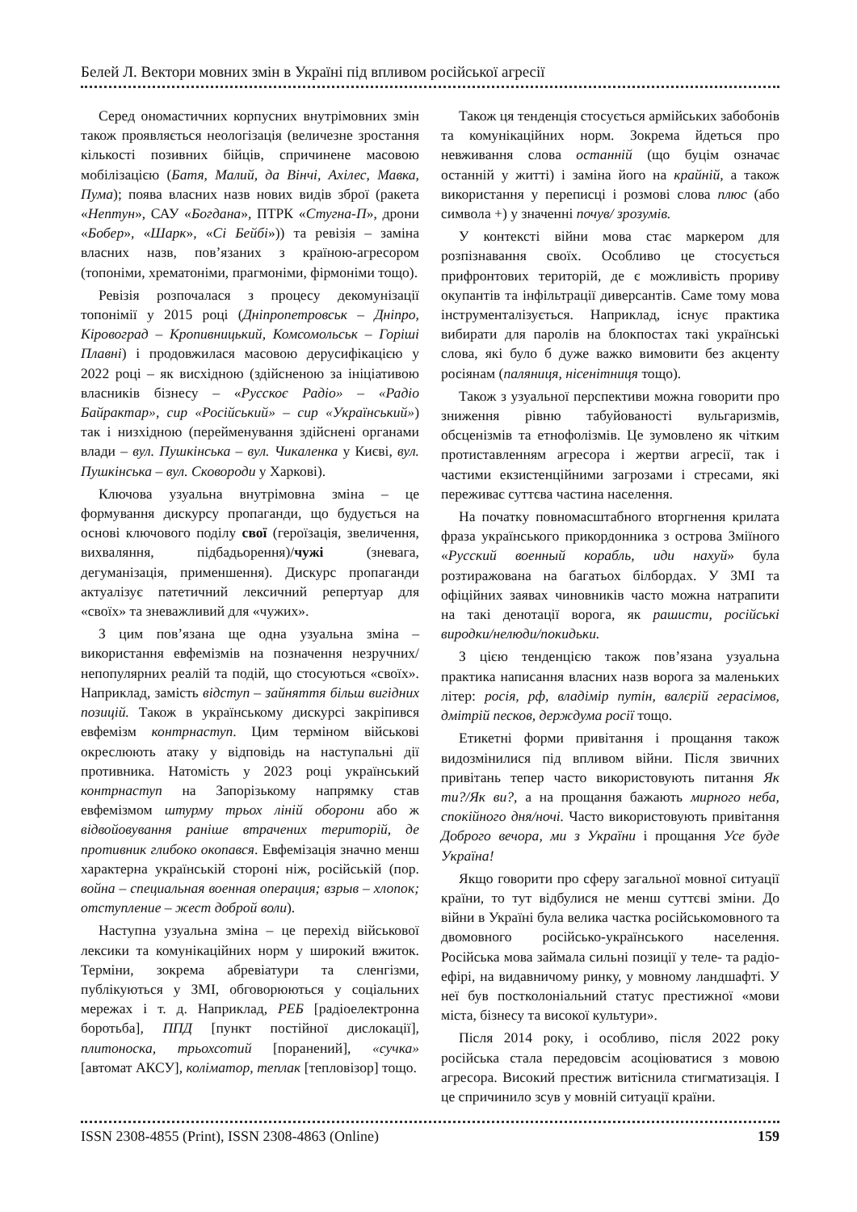Белей Л. Вектори мовних змін в Україні під впливом російської агресії
Серед ономастичних корпусних внутрімовних змін також проявляється неологізація (величезне зростання кількості позивних бійців, спричинене масовою мобілізацією (Батя, Малий, да Вінчі, Ахілес, Мавка, Пума); поява власних назв нових видів зброї (ракета «Нептун», САУ «Богдана», ПТРК «Стугна-П», дрони «Бобер», «Шарк», «Сі Бейбі»)) та ревізія – заміна власних назв, пов’язаних з країною-агресором (топоніми, хрематоніми, прагмоніми, фірмоніми тощо).
Ревізія розпочалася з процесу декомунізації топонімії у 2015 році (Дніпропетровськ – Дніпро, Кіровоград – Кропивницький, Комсомольськ – Горіші Плавні) і продовжилася масовою дерусифікацією у 2022 році – як висхідною (здійсненою за ініціативою власників бізнесу – «Русскоє Радіо» – «Радіо Байрактар», сир «Російський» – сир «Український») так і низхідною (перейменування здійснені органами влади – вул. Пушкінська – вул. Чикаленка у Києві, вул. Пушкінська – вул. Сковороди у Харкові).
Ключова узуальна внутрімовна зміна – це формування дискурсу пропаганди, що будується на основі ключового поділу свої (героїзація, звеличення, вихваляння, підбадьорення)/чужі (зневага, дегуманізація, применшення). Дискурс пропаганди актуалізує патетичний лексичний репертуар для «своїх» та зневажливий для «чужих».
З цим пов’язана ще одна узуальна зміна – використання евфемізмів на позначення незручних/ непопулярних реалій та подій, що стосуються «своїх». Наприклад, замість відступ – зайняття більш вигідних позицій. Також в українському дискурсі закріпився евфемізм контрнаступ. Цим терміном військові окреслюють атаку у відповідь на наступальні дії противника. Натомість у 2023 році український контрнаступ на Запорізькому напрямку став евфемізмом штурму трьох ліній оборони або ж відвойовування раніше втрачених територій, де противник глибоко окопався. Евфемізація значно менш характерна українській стороні ніж, російській (пор. война – специальная военная операция; взрыв – хлопок; отступление – жест доброй воли).
Наступна узуальна зміна – це перехід військової лексики та комунікаційних норм у широкий вжиток. Терміни, зокрема абревіатури та сленгізми, публікуються у ЗМІ, обговорюються у соціальних мережах і т. д. Наприклад, РЕБ [радіоелектронна боротьба], ППД [пункт постійної дислокації], плитоноска, трьохсотий [поранений], «сучка» [автомат АКСУ], коліматор, теплак [тепловізор] тощо.
Також ця тенденція стосується армійських забобонів та комунікаційних норм. Зокрема йдеться про невживання слова останній (що буцім означає останній у житті) і заміна його на крайній, а також використання у переписці і розмові слова плюс (або символа +) у значенні почув/ зрозумів.
У контексті війни мова стає маркером для розпізнавання своїх. Особливо це стосується прифронтових територій, де є можливість прориву окупантів та інфільтрації диверсантів. Саме тому мова інструменталізується. Наприклад, існує практика вибирати для паролів на блокпостах такі українські слова, які було б дуже важко вимовити без акценту росіянам (паляниця, нісенітниця тощо).
Також з узуальної перспективи можна говорити про зниження рівню табуйованості вульгаризмів, обсценізмів та етнофолізмів. Це зумовлено як чітким протиставленням агресора і жертви агресії, так і частими екзистенційними загрозами і стресами, які переживає суттєва частина населення.
На початку повномасштабного вторгнення крилата фраза українського прикордонника з острова Зміїного «Русский военный корабль, иди нахуй» була розтиражована на багатьох білбордах. У ЗМІ та офіційних заявах чиновників часто можна натрапити на такі денотації ворога, як рашисти, російські виродки/нелюди/покидьки.
З цією тенденцією також пов’язана узуальна практика написання власних назв ворога за маленьких літер: росія, рф, владімір путін, валєрій герасімов, дмітрій песков, держдума росії тощо.
Етикетні форми привітання і прощання також видозмінилися під впливом війни. Після звичних привітань тепер часто використовують питання Як ти?/Як ви?, а на прощання бажають мирного неба, спокійного дня/ночі. Часто використовують привітання Доброго вечора, ми з України і прощання Усе буде Україна!
Якщо говорити про сферу загальної мовної ситуації країни, то тут відбулися не менш суттєві зміни. До війни в Україні була велика частка російськомовного та двомовного російсько-українського населення. Російська мова займала сильні позиції у теле- та радіо-ефірі, на видавничому ринку, у мовному ландшафті. У неї був постколоніальний статус престижної «мови міста, бізнесу та високої культури».
Після 2014 року, і особливо, після 2022 року російська стала передовсім асоціюватися з мовою агресора. Високий престиж витіснила стигматизація. І це спричинило зсув у мовній ситуації країни.
ISSN 2308-4855 (Print), ISSN 2308-4863 (Online) 159